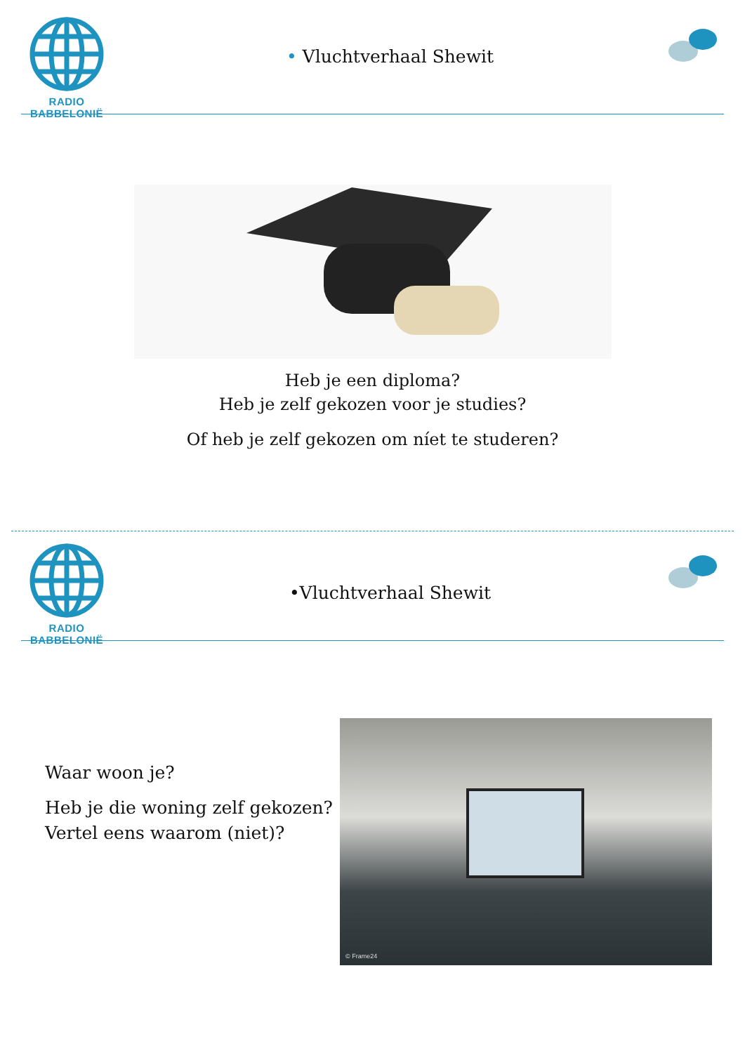RADIO BABBELONIË
• Vluchtverhaal Shewit
Heb je een diploma?
Heb je zelf gekozen voor je studies?
Of heb je zelf gekozen om níet te studeren?
RADIO BABBELONIË
•Vluchtverhaal Shewit
Waar woon je?
Heb je die woning zelf gekozen?
Vertel eens waarom (niet)?
© Frame24